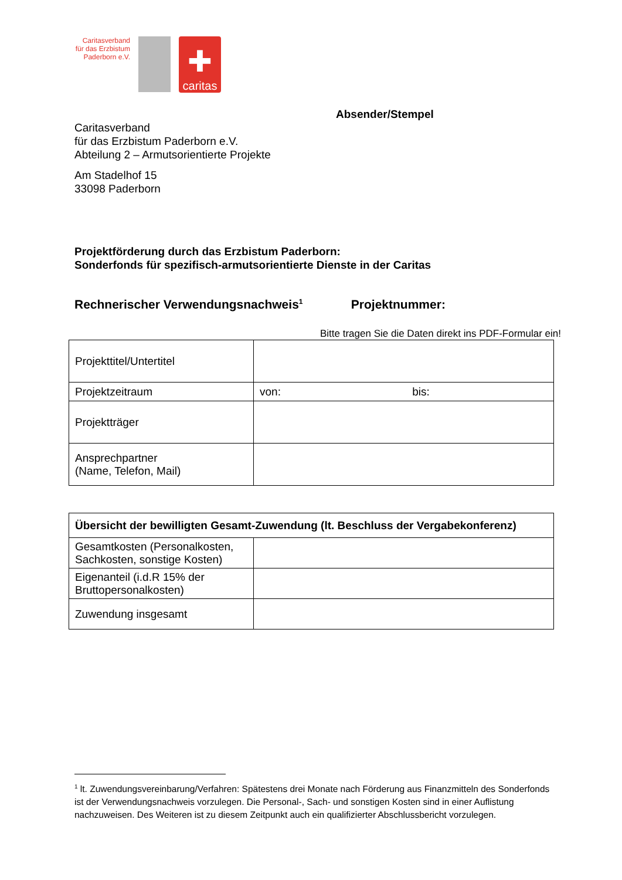Caritasverband für das Erzbistum Paderborn e.V.
✚
caritas
Absender/Stempel
Caritasverband
für das Erzbistum Paderborn e.V.
Abteilung 2 – Armutsorientierte Projekte
Am Stadelhof 15
33098 Paderborn
Projektförderung durch das Erzbistum Paderborn:
Sonderfonds für spezifisch-armutsorientierte Dienste in der Caritas
Rechnerischer Verwendungsnachweis<sup>1</sup> Projektnummer:
Bitte tragen Sie die Daten direkt ins PDF-Formular ein!
| Projekttitel/Untertitel | |
| Projektzeitraum | von: bis: |
| Projektträger | |
| Ansprechpartner (Name, Telefon, Mail) | |
| Übersicht der bewilligten Gesamt-Zuwendung (lt. Beschluss der Vergabekonferenz) | |
| Gesamtkosten (Personalkosten, Sachkosten, sonstige Kosten) | |
| Eigenanteil (i.d.R 15% der Bruttopersonalkosten) | |
| Zuwendung insgesamt | |
<sup>1</sup> lt. Zuwendungsvereinbarung/Verfahren: Spätestens drei Monate nach Förderung aus Finanzmitteln des Sonderfonds ist der Verwendungsnachweis vorzulegen. Die Personal-, Sach- und sonstigen Kosten sind in einer Auflistung nachzuweisen. Des Weiteren ist zu diesem Zeitpunkt auch ein qualifizierter Abschlussbericht vorzulegen.